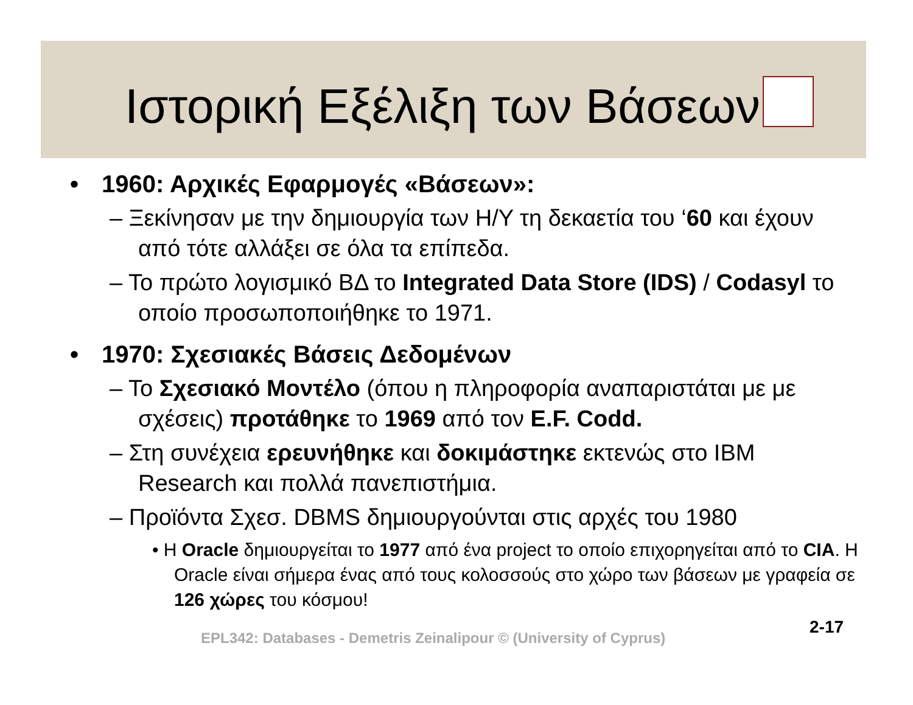Ιστορική Εξέλιξη των Βάσεων
• 1960: Αρχικές Εφαρμογές «Βάσεων»:
– Ξεκίνησαν με την δημιουργία των Η/Υ τη δεκαετία του ‘60 και έχουν από τότε αλλάξει σε όλα τα επίπεδα.
– Το πρώτο λογισμικό ΒΔ το Integrated Data Store (IDS) / Codasyl το οποίο προσωποποιήθηκε το 1971.
• 1970: Σχεσιακές Βάσεις Δεδομένων
– Το Σχεσιακό Μοντέλο (όπου η πληροφορία αναπαριστάται με με σχέσεις) προτάθηκε το 1969 από τον E.F. Codd.
– Στη συνέχεια ερευνήθηκε και δοκιμάστηκε εκτενώς στο IBM Research και πολλά πανεπιστήμια.
– Προϊόντα Σχεσ. DBMS δημιουργούνται στις αρχές του 1980
• Η Oracle δημιουργείται το 1977 από ένα project το οποίο επιχορηγείται από το CIA. Η Oracle είναι σήμερα ένας από τους κολοσσούς στο χώρο των βάσεων με γραφεία σε 126 χώρες του κόσμου!
2-17
EPL342: Databases - Demetris Zeinalipour © (University of Cyprus)